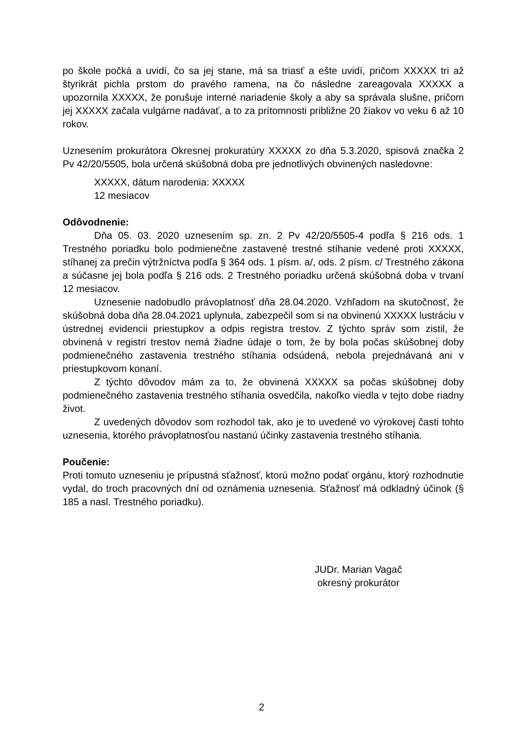po škole počká a uvidí, čo sa jej stane, má sa triasť a ešte uvidí, pričom XXXXX tri až štyrikrát pichla prstom do pravého ramena, na čo následne zareagovala XXXXX a upozornila XXXXX, že porušuje interné nariadenie školy a aby sa správala slušne, pričom jej XXXXX začala vulgárne nadávať, a to za prítomnosti približne 20 žiakov vo veku 6 až 10 rokov.
Uznesením prokurátora Okresnej prokuratúry XXXXX zo dňa 5.3.2020, spisová značka 2 Pv 42/20/5505, bola určená skúšobná doba pre jednotlivých obvinených nasledovne:
XXXXX, dátum narodenia: XXXXX
12 mesiacov
Odôvodnenie:
Dňa 05. 03. 2020 uznesením sp. zn. 2 Pv 42/20/5505-4 podľa § 216 ods. 1 Trestného poriadku bolo podmienečne zastavené trestné stíhanie vedené proti XXXXX, stíhanej za prečin výtržníctva podľa § 364 ods. 1 písm. a/, ods. 2 písm. c/ Trestného zákona a súčasne jej bola podľa § 216 ods. 2 Trestného poriadku určená skúšobná doba v trvaní 12 mesiacov.
Uznesenie nadobudlo právoplatnosť dňa 28.04.2020. Vzhľadom na skutočnosť, že skúšobná doba dňa 28.04.2021 uplynula, zabezpečil som si na obvinenú XXXXX lustráciu v ústrednej evidencii priestupkov a odpis registra trestov. Z týchto správ som zistil, že obvinená v registri trestov nemá žiadne údaje o tom, že by bola počas skúšobnej doby podmienečného zastavenia trestného stíhania odsúdená, nebola prejednávaná ani v priestupkovom konaní.
Z týchto dôvodov mám za to, že obvinená XXXXX sa počas skúšobnej doby podmienečného zastavenia trestného stíhania osvedčila, nakoľko viedla v tejto dobe riadny život.
Z uvedených dôvodov som rozhodol tak, ako je to uvedené vo výrokovej časti tohto uznesenia, ktorého právoplatnosťou nastanú účinky zastavenia trestného stíhania.
Poučenie:
Proti tomuto uzneseniu je prípustná sťažnosť, ktorú možno podať orgánu, ktorý rozhodnutie vydal, do troch pracovných dní od oznámenia uznesenia. Sťažnosť má odkladný účinok (§ 185 a nasl. Trestného poriadku).
JUDr. Marian Vagač
okresný prokurátor
2